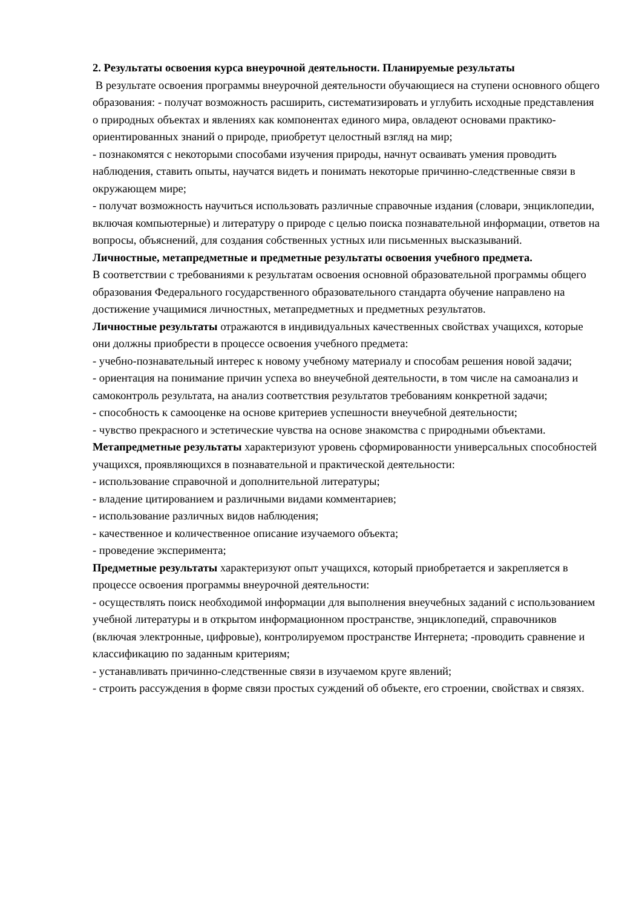2. Результаты освоения курса внеурочной деятельности. Планируемые результаты
В результате освоения программы внеурочной деятельности обучающиеся на ступени основного общего образования: - получат возможность расширить, систематизировать и углубить исходные представления о природных объектах и явлениях как компонентах единого мира, овладеют основами практико-ориентированных знаний о природе, приобретут целостный взгляд на мир;
- познакомятся с некоторыми способами изучения природы, начнут осваивать умения проводить наблюдения, ставить опыты, научатся видеть и понимать некоторые причинно-следственные связи в окружающем мире;
- получат возможность научиться использовать различные справочные издания (словари, энциклопедии, включая компьютерные) и литературу о природе с целью поиска познавательной информации, ответов на вопросы, объяснений, для создания собственных устных или письменных высказываний.
Личностные, метапредметные и предметные результаты освоения учебного предмета.
В соответствии с требованиями к результатам освоения основной образовательной программы общего образования Федерального государственного образовательного стандарта обучение направлено на достижение учащимися личностных, метапредметных и предметных результатов.
Личностные результаты отражаются в индивидуальных качественных свойствах учащихся, которые они должны приобрести в процессе освоения учебного предмета:
- учебно-познавательный интерес к новому учебному материалу и способам решения новой задачи;
- ориентация на понимание причин успеха во внеучебной деятельности, в том числе на самоанализ и самоконтроль результата, на анализ соответствия результатов требованиям конкретной задачи;
- способность к самооценке на основе критериев успешности внеучебной деятельности;
- чувство прекрасного и эстетические чувства на основе знакомства с природными объектами.
Метапредметные результаты характеризуют уровень сформированности универсальных способностей учащихся, проявляющихся в познавательной и практической деятельности:
- использование справочной и дополнительной литературы;
- владение цитированием и различными видами комментариев;
- использование различных видов наблюдения;
- качественное и количественное описание изучаемого объекта;
- проведение эксперимента;
Предметные результаты характеризуют опыт учащихся, который приобретается и закрепляется в процессе освоения программы внеурочной деятельности:
- осуществлять поиск необходимой информации для выполнения внеучебных заданий с использованием учебной литературы и в открытом информационном пространстве, энциклопедий, справочников (включая электронные, цифровые), контролируемом пространстве Интернета; -проводить сравнение и классификацию по заданным критериям;
- устанавливать причинно-следственные связи в изучаемом круге явлений;
- строить рассуждения в форме связи простых суждений об объекте, его строении, свойствах и связях.